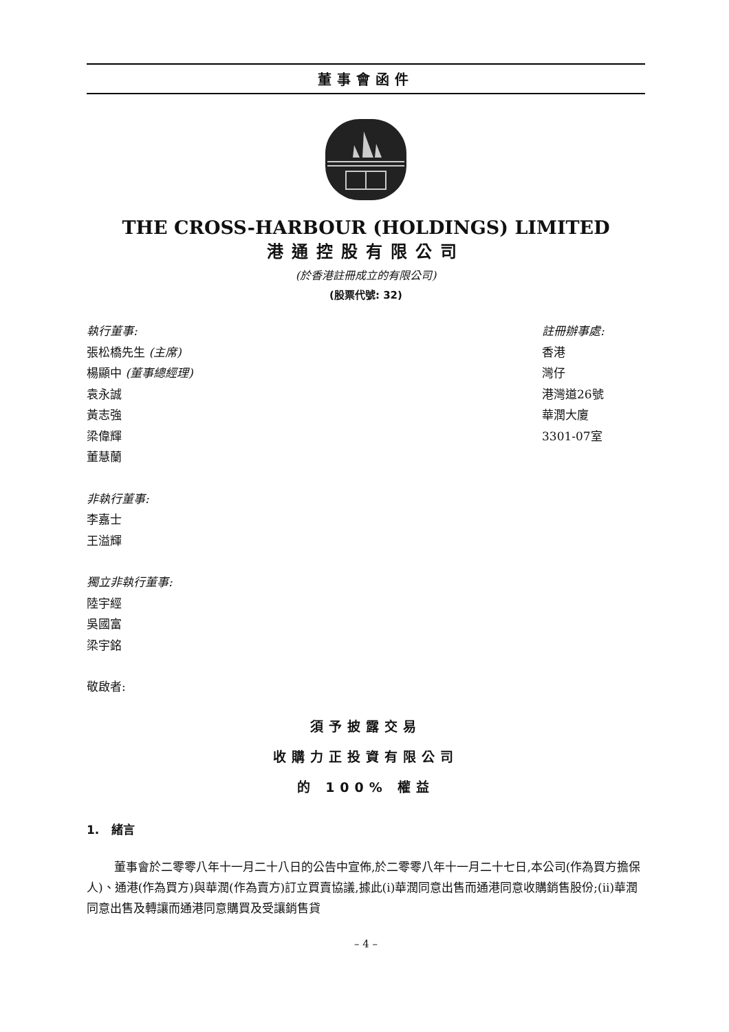董事會函件
THE CROSS-HARBOUR (HOLDINGS) LIMITED
港通控股有限公司
(於香港註冊成立的有限公司)
(股票代號: 32)
執行董事:
張松橋先生 (主席)
楊顯中 (董事總經理)
袁永誠
黃志強
梁偉輝
董慧蘭
非執行董事:
李嘉士
王溢輝
獨立非執行董事:
陸宇經
吳國富
梁宇銘
敬啟者:
註冊辦事處:
香港
灣仔
港灣道26號
華潤大廈
3301-07室
須予披露交易
收購力正投資有限公司
的 100% 權益
1. 緒言
董事會於二零零八年十一月二十八日的公告中宣佈,於二零零八年十一月二十七日,本公司(作為買方擔保人)、通港(作為買方)與華潤(作為賣方)訂立買賣協議,據此(i)華潤同意出售而通港同意收購銷售股份;(ii)華潤同意出售及轉讓而通港同意購買及受讓銷售貸
– 4 –